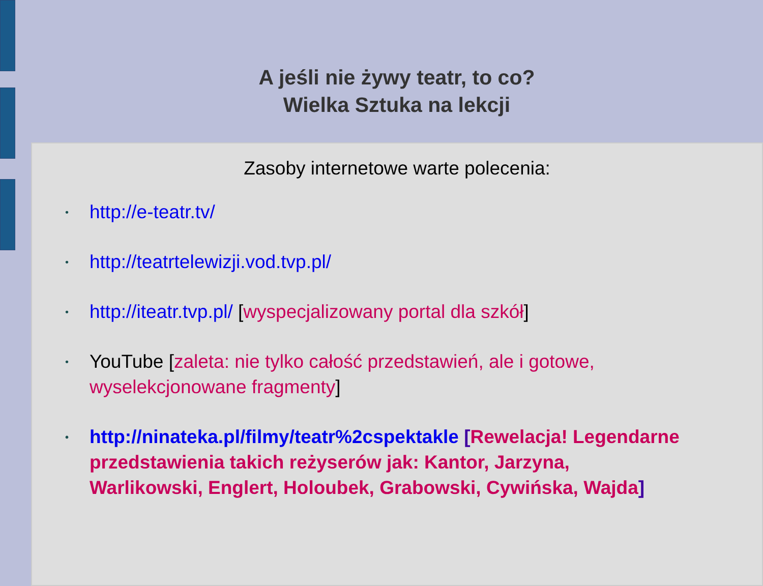A jeśli nie żywy teatr, to co?
Wielka Sztuka na lekcji
Zasoby internetowe warte polecenia:
http://e-teatr.tv/
http://teatrtelewizji.vod.tvp.pl/
http://iteatr.tvp.pl/ [wyspecjalizowany portal dla szkół]
YouTube [zaleta: nie tylko całość przedstawień, ale i gotowe, wyselekcjonowane fragmenty]
http://ninateka.pl/filmy/teatr%2cspektakle [Rewelacja! Legendarne przedstawienia takich reżyserów jak: Kantor, Jarzyna, Warlikowski, Englert, Holoubek, Grabowski, Cywińska, Wajda]